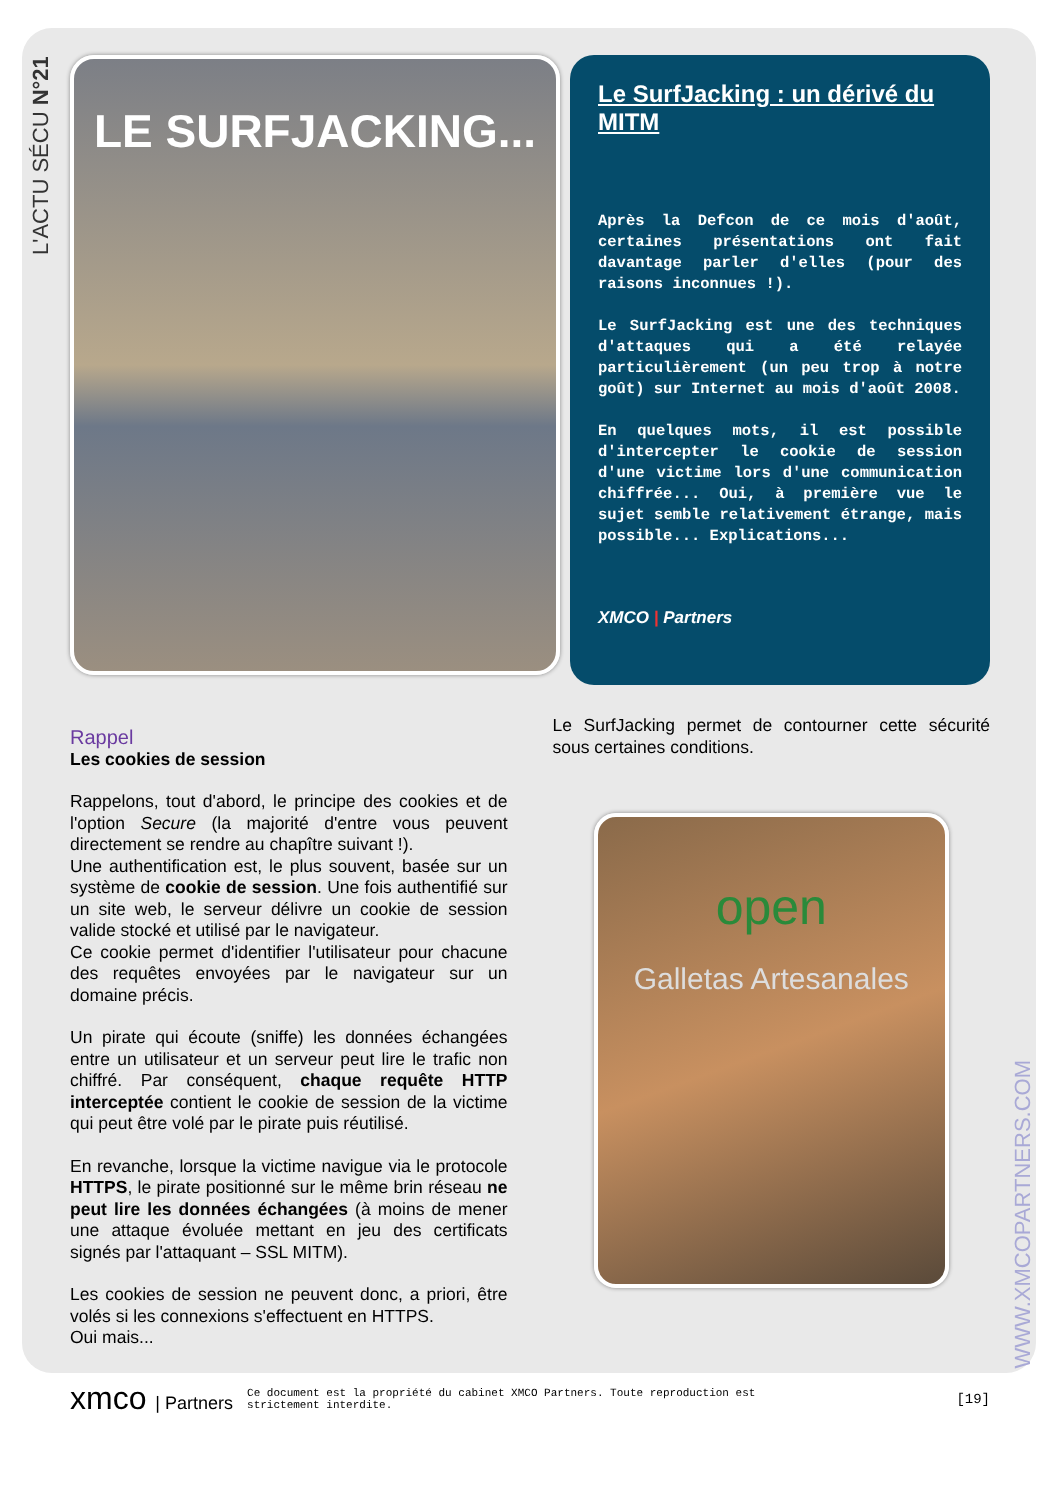L'ACTU SÉCU N°21
WWW.XMCOPARTNERS.COM
LE SURFJACKING...
Le SurfJacking : un dérivé du MITM
Après la Defcon de ce mois d'août, certaines présentations ont fait davantage parler d'elles (pour des raisons inconnues !).
Le SurfJacking est une des techniques d'attaques qui a été relayée particulièrement (un peu trop à notre goût) sur Internet au mois d'août 2008.
En quelques mots, il est possible d'intercepter le cookie de session d'une victime lors d'une communication chiffrée... Oui, à première vue le sujet semble relativement étrange, mais possible... Explications...
XMCO | Partners
Rappel
Les cookies de session
Rappelons, tout d'abord, le principe des cookies et de l'option Secure (la majorité d'entre vous peuvent directement se rendre au chapître suivant !).
Une authentification est, le plus souvent, basée sur un système de cookie de session. Une fois authentifié sur un site web, le serveur délivre un cookie de session valide stocké et utilisé par le navigateur.
Ce cookie permet d'identifier l'utilisateur pour chacune des requêtes envoyées par le navigateur sur un domaine précis.
Un pirate qui écoute (sniffe) les données échangées entre un utilisateur et un serveur peut lire le trafic non chiffré. Par conséquent, chaque requête HTTP interceptée contient le cookie de session de la victime qui peut être volé par le pirate puis réutilisé.
En revanche, lorsque la victime navigue via le protocole HTTPS, le pirate positionné sur le même brin réseau ne peut lire les données échangées (à moins de mener une attaque évoluée mettant en jeu des certificats signés par l'attaquant – SSL MITM).
Les cookies de session ne peuvent donc, a priori, être volés si les connexions s'effectuent en HTTPS.
Oui mais...
Le SurfJacking permet de contourner cette sécurité sous certaines conditions.
open
Galletas Artesanales
xmco | Partners
Ce document est la propriété du cabinet XMCO Partners. Toute reproduction est strictement interdite.
[19]